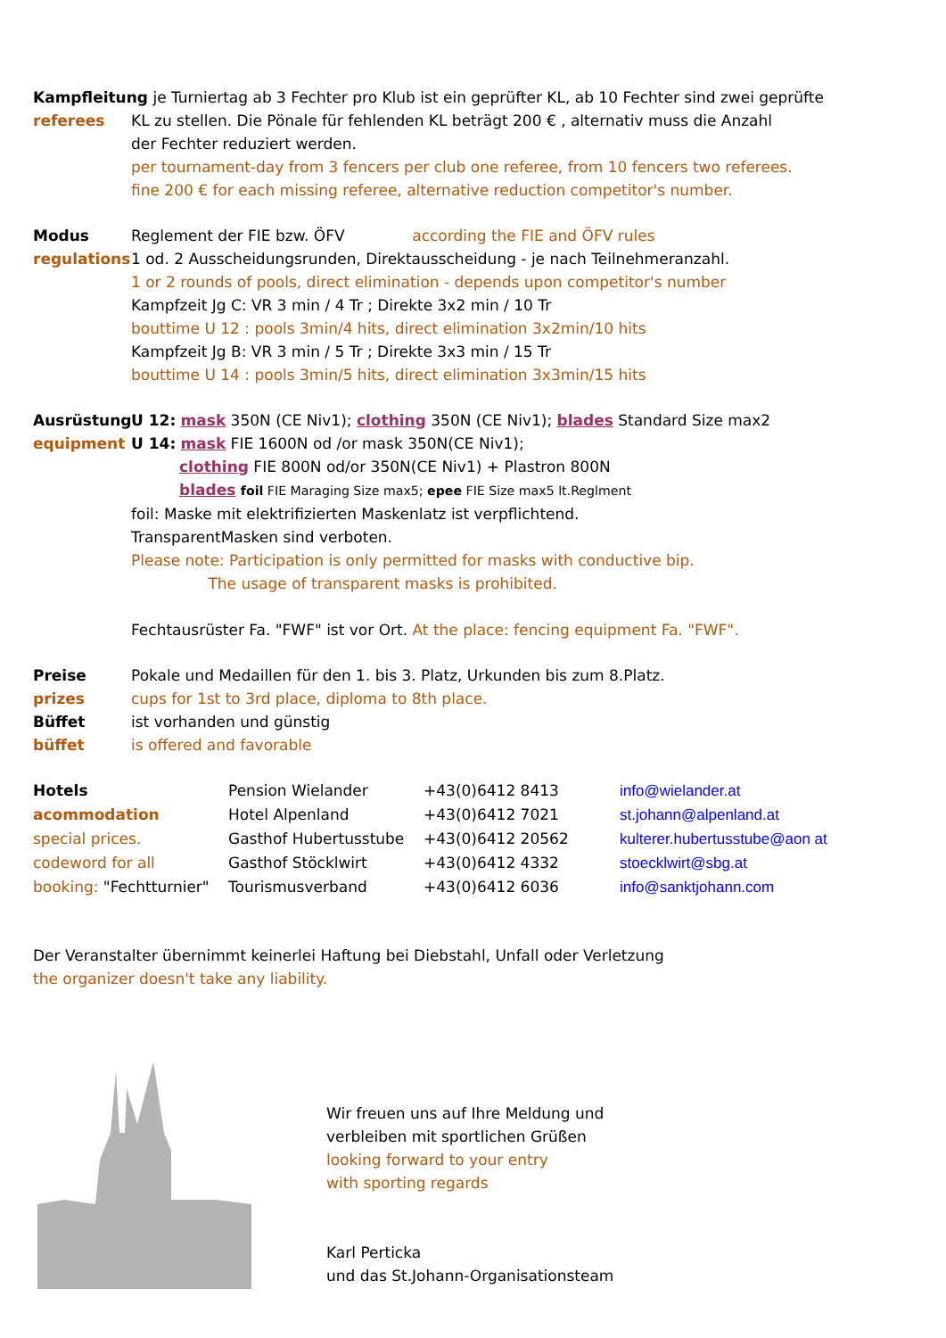Kampfleitung je Turniertag ab 3 Fechter pro Klub ist ein geprüfter KL, ab 10 Fechter sind zwei geprüfte
referees KL zu stellen. Die Pönale für fehlenden KL beträgt 200 € , alternativ muss die Anzahl
der Fechter reduziert werden.
per tournament-day from 3 fencers per club one referee, from 10 fencers two referees.
fine 200 € for each missing referee, alternative reduction competitor's number.
Modus Reglement der FIE bzw. ÖFV according the FIE and ÖFV rules
regulations
1 od. 2 Ausscheidungsrunden, Direktausscheidung - je nach Teilnehmeranzahl.
1 or 2 rounds of pools, direct elimination - depends upon competitor's number
Kampfzeit Jg C: VR 3 min / 4 Tr ; Direkte 3x2 min / 10 Tr
bouttime U 12 : pools 3min/4 hits, direct elimination 3x2min/10 hits
Kampfzeit Jg B: VR 3 min / 5 Tr ; Direkte 3x3 min / 15 Tr
bouttime U 14 : pools 3min/5 hits, direct elimination 3x3min/15 hits
Ausrüstung U 12: mask 350N (CE Niv1); clothing 350N (CE Niv1); blades Standard Size max2
equipment U 14: mask FIE 1600N od /or mask 350N(CE Niv1);
clothing FIE 800N od/or 350N(CE Niv1) + Plastron 800N
blades foil FIE Maraging Size max5; epee FIE Size max5 lt.Reglment
foil: Maske mit elektrifizierten Maskenlatz ist verpflichtend.
TransparentMasken sind verboten.
Please note: Participation is only permitted for masks with conductive bip.
The usage of transparent masks is prohibited.
Fechtausrüster Fa. "FWF" ist vor Ort. At the place: fencing equipment Fa. "FWF".
Preise Pokale und Medaillen für den 1. bis 3. Platz, Urkunden bis zum 8.Platz.
prizes cups for 1st to 3rd place, diploma to 8th place.
Büffet ist vorhanden und günstig
büffet is offered and favorable
| Hotels | Pension Wielander | +43(0)6412 8413 | info@wielander.at |
| acommodation | Hotel Alpenland | +43(0)6412 7021 | st.johann@alpenland.at |
| special prices. | Gasthof Hubertusstube | +43(0)6412 20562 | kulterer.hubertusstube@aon at |
| codeword for all | Gasthof Stöcklwirt | +43(0)6412 4332 | stoecklwirt@sbg.at |
| booking: "Fechtturnier" | Tourismusverband | +43(0)6412 6036 | info@sanktjohann.com |
Der Veranstalter übernimmt keinerlei Haftung bei Diebstahl, Unfall oder Verletzung
the organizer doesn't take any liability.
Wir freuen uns auf Ihre Meldung und
verbleiben mit sportlichen Grüßen
looking forward to your entry
with sporting regards
Karl Perticka
und das St.Johann-Organisationsteam